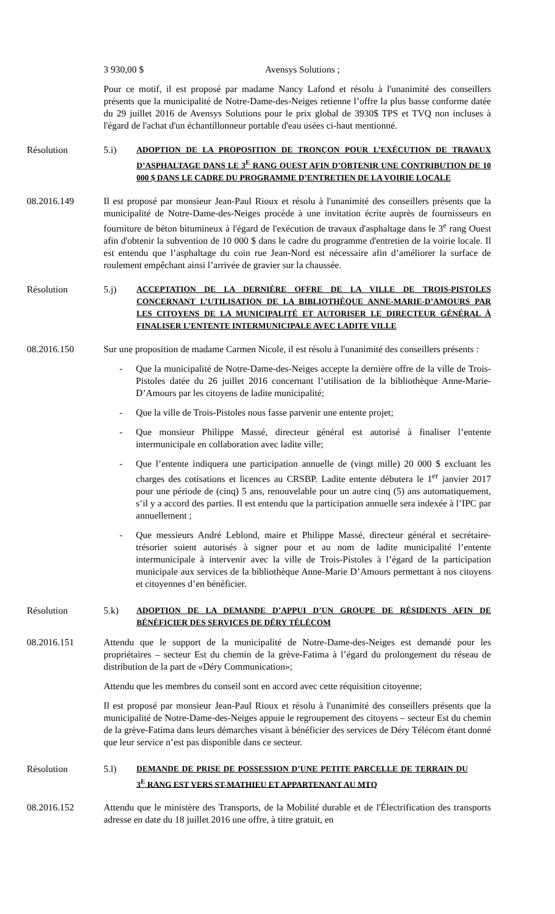3 930,00 $ Avensys Solutions ;
Pour ce motif, il est proposé par madame Nancy Lafond et résolu à l'unanimité des conseillers présents que la municipalité de Notre-Dame-des-Neiges retienne l’offre la plus basse conforme datée du 29 juillet 2016 de Avensys Solutions pour le prix global de 3930$ TPS et TVQ non incluses à l'égard de l'achat d'un échantillonneur portable d'eau usées ci-haut mentionné.
Résolution 5.i) ADOPTION DE LA PROPOSITION DE TRONÇON POUR L’EXÉCUTION DE TRAVAUX D’ASPHALTAGE DANS LE 3<sup>E</sup> RANG OUEST AFIN D’OBTENIR UNE CONTRIBUTION DE 10 000 $ DANS LE CADRE DU PROGRAMME D’ENTRETIEN DE LA VOIRIE LOCALE
08.2016.149 Il est proposé par monsieur Jean-Paul Rioux et résolu à l'unanimité des conseillers présents que la municipalité de Notre-Dame-des-Neiges procède à une invitation écrite auprès de fournisseurs en fourniture de béton bitumineux à l'égard de l'exécution de travaux d'asphaltage dans le 3<sup>e</sup> rang Ouest afin d'obtenir la subvention de 10 000 $ dans le cadre du programme d'entretien de la voirie locale. Il est entendu que l’asphaltage du coin rue Jean-Nord est nécessaire afin d’améliorer la surface de roulement empêchant ainsi l’arrivée de gravier sur la chaussée.
Résolution 5.j) ACCEPTATION DE LA DERNIÈRE OFFRE DE LA VILLE DE TROIS-PISTOLES CONCERNANT L’UTILISATION DE LA BIBLIOTHÈQUE ANNE-MARIE-D’AMOURS PAR LES CITOYENS DE LA MUNICIPALITÉ ET AUTORISER LE DIRECTEUR GÉNÉRAL À FINALISER L’ENTENTE INTERMUNICIPALE AVEC LADITE VILLE
08.2016.150 Sur une proposition de madame Carmen Nicole, il est résolu à l'unanimité des conseillers présents :
- Que la municipalité de Notre-Dame-des-Neiges accepte la dernière offre de la ville de Trois-Pistoles datée du 26 juillet 2016 concernant l’utilisation de la bibliothèque Anne-Marie-D’Amours par les citoyens de ladite municipalité;
- Que la ville de Trois-Pistoles nous fasse parvenir une entente projet;
- Que monsieur Philippe Massé, directeur général est autorisé à finaliser l’entente intermunicipale en collaboration avec ladite ville;
- Que l’entente indiquera une participation annuelle de (vingt mille) 20 000 $ excluant les charges des cotisations et licences au CRSBP. Ladite entente débutera le 1<sup>er</sup> janvier 2017 pour une période de (cinq) 5 ans, renouvelable pour un autre cinq (5) ans automatiquement, s’il y a accord des parties. Il est entendu que la participation annuelle sera indexée à l’IPC par annuellement ;
- Que messieurs André Leblond, maire et Philippe Massé, directeur général et secrétaire-trésorier soient autorisés à signer pour et au nom de ladite municipalité l’entente intermunicipale à intervenir avec la ville de Trois-Pistoles à l’égard de la participation municipale aux services de la bibliothèque Anne-Marie D’Amours permettant à nos citoyens et citoyennes d’en bénéficier.
Résolution 5.k) ADOPTION DE LA DEMANDE D’APPUI D’UN GROUPE DE RÉSIDENTS AFIN DE BÉNÉFICIER DES SERVICES DE DÉRY TÉLÉCOM
08.2016.151 Attendu que le support de la municipalité de Notre-Dame-des-Neiges est demandé pour les propriétaires – secteur Est du chemin de la grève-Fatima à l’égard du prolongement du réseau de distribution de la part de «Déry Communication»;
Attendu que les membres du conseil sont en accord avec cette réquisition citoyenne;
Il est proposé par monsieur Jean-Paul Rioux et résolu à l'unanimité des conseillers présents que la municipalité de Notre-Dame-des-Neiges appuie le regroupement des citoyens – secteur Est du chemin de la grève-Fatima dans leurs démarches visant à bénéficier des services de Déry Télécom étant donné que leur service n’est pas disponible dans ce secteur.
Résolution 5.l) DEMANDE DE PRISE DE POSSESSION D’UNE PETITE PARCELLE DE TERRAIN DU 3<sup>E</sup> RANG EST VERS ST-MATHIEU ET APPARTENANT AU MTQ
08.2016.152 Attendu que le ministère des Transports, de la Mobilité durable et de l'Électrification des transports adresse en date du 18 juillet 2016 une offre, à titre gratuit, en